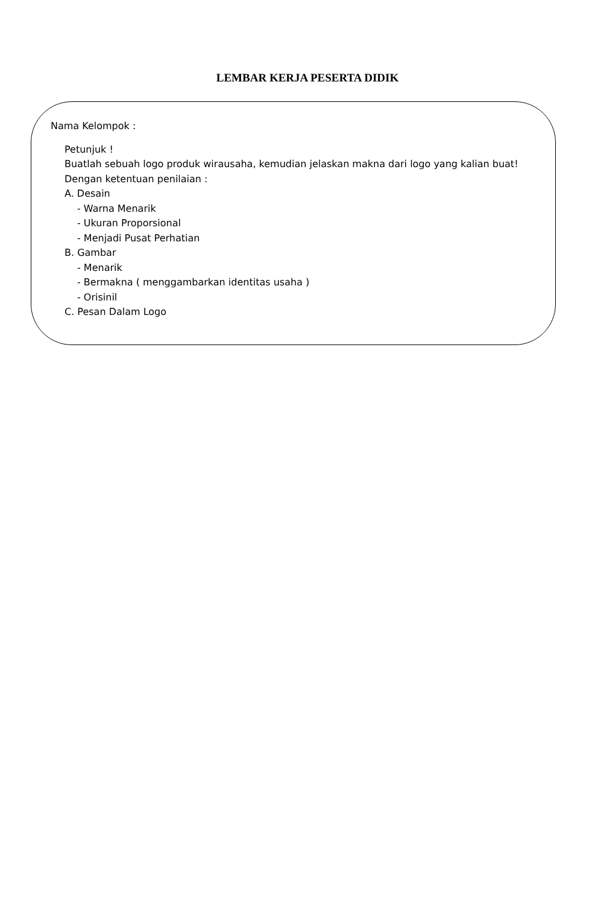LEMBAR KERJA PESERTA DIDIK
Nama Kelompok :
Petunjuk !
Buatlah sebuah logo produk wirausaha, kemudian jelaskan makna dari logo yang kalian buat!
Dengan ketentuan penilaian :
A. Desain
- Warna Menarik
- Ukuran Proporsional
- Menjadi Pusat Perhatian
B. Gambar
- Menarik
- Bermakna ( menggambarkan identitas usaha )
- Orisinil
C. Pesan Dalam Logo